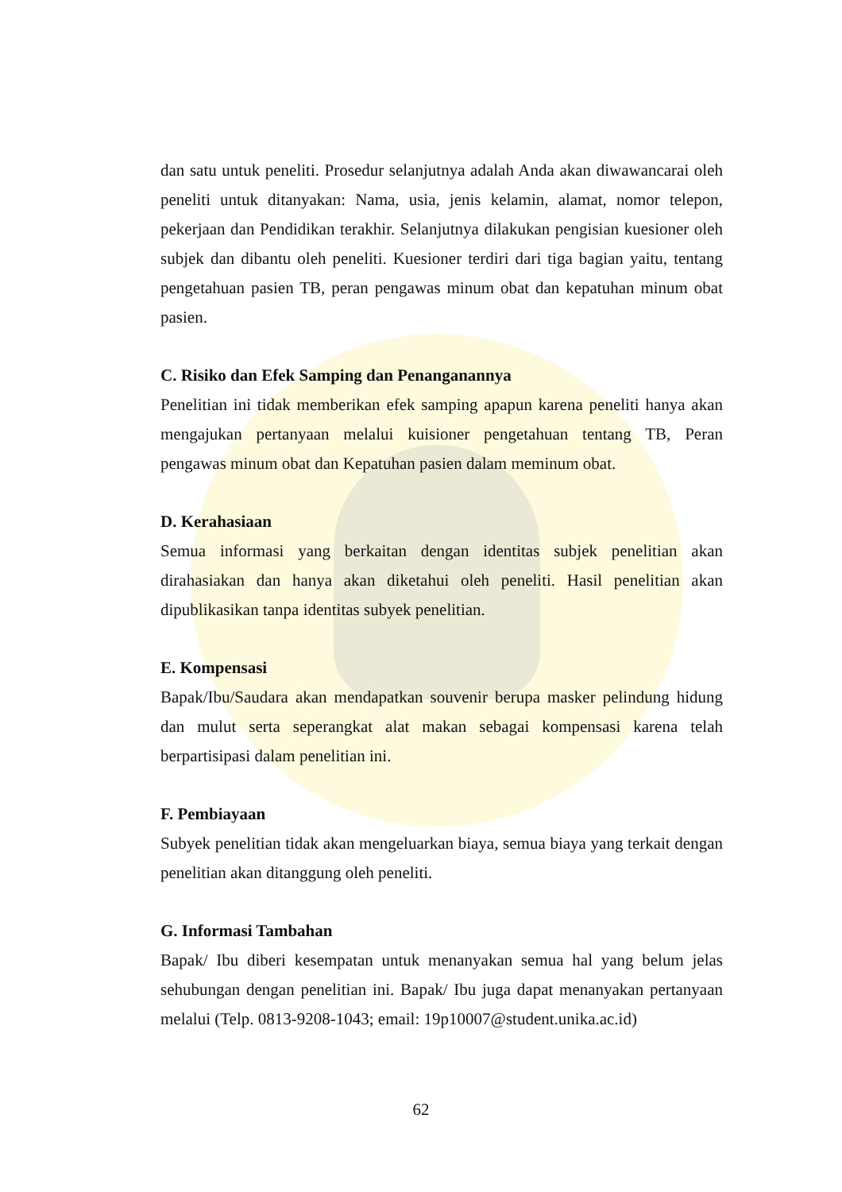dan satu untuk peneliti. Prosedur selanjutnya adalah Anda akan diwawancarai oleh peneliti untuk ditanyakan: Nama, usia, jenis kelamin, alamat, nomor telepon, pekerjaan dan Pendidikan terakhir. Selanjutnya dilakukan pengisian kuesioner oleh subjek dan dibantu oleh peneliti. Kuesioner terdiri dari tiga bagian yaitu, tentang pengetahuan pasien TB, peran pengawas minum obat dan kepatuhan minum obat pasien.
C. Risiko dan Efek Samping dan Penanganannya
Penelitian ini tidak memberikan efek samping apapun karena peneliti hanya akan mengajukan pertanyaan melalui kuisioner pengetahuan tentang TB, Peran pengawas minum obat dan Kepatuhan pasien dalam meminum obat.
D. Kerahasiaan
Semua informasi yang berkaitan dengan identitas subjek penelitian akan dirahasiakan dan hanya akan diketahui oleh peneliti. Hasil penelitian akan dipublikasikan tanpa identitas subyek penelitian.
E. Kompensasi
Bapak/Ibu/Saudara akan mendapatkan souvenir berupa masker pelindung hidung dan mulut serta seperangkat alat makan sebagai kompensasi karena telah berpartisipasi dalam penelitian ini.
F. Pembiayaan
Subyek penelitian tidak akan mengeluarkan biaya, semua biaya yang terkait dengan penelitian akan ditanggung oleh peneliti.
G. Informasi Tambahan
Bapak/ Ibu diberi kesempatan untuk menanyakan semua hal yang belum jelas sehubungan dengan penelitian ini. Bapak/ Ibu juga dapat menanyakan pertanyaan melalui (Telp. 0813-9208-1043; email: 19p10007@student.unika.ac.id)
62